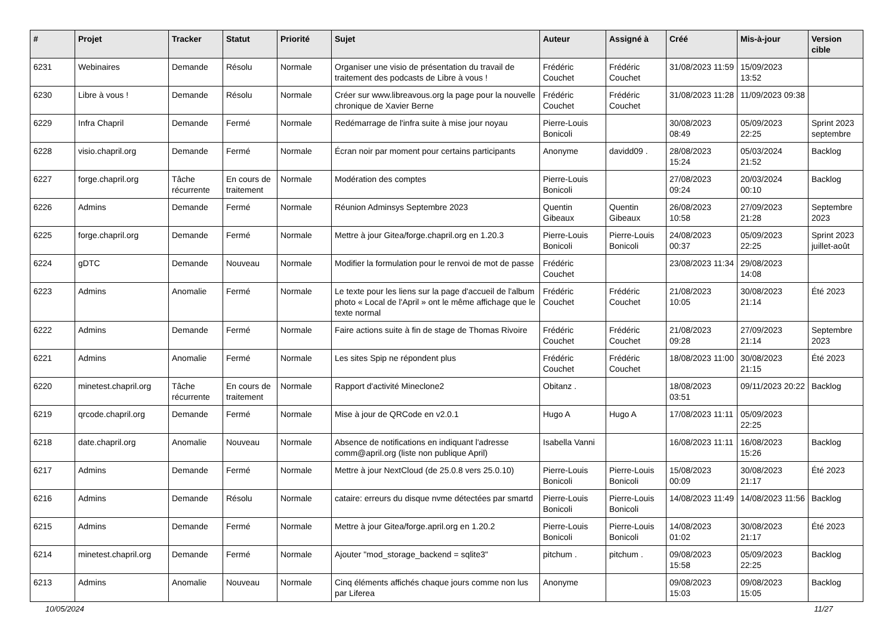| # | Projet | Tracker | Statut | Priorité | Sujet | Auteur | Assigné à | Créé | Mis-à-jour | Version cible |
| --- | --- | --- | --- | --- | --- | --- | --- | --- | --- | --- |
| 6231 | Webinaires | Demande | Résolu | Normale | Organiser une visio de présentation du travail de traitement des podcasts de Libre à vous ! | Frédéric Couchet | Frédéric Couchet | 31/08/2023 11:59 | 15/09/2023 13:52 | |
| 6230 | Libre à vous ! | Demande | Résolu | Normale | Créer sur www.libreavous.org la page pour la nouvelle chronique de Xavier Berne | Frédéric Couchet | Frédéric Couchet | 31/08/2023 11:28 | 11/09/2023 09:38 | |
| 6229 | Infra Chapril | Demande | Fermé | Normale | Redémarrage de l'infra suite à mise jour noyau | Pierre-Louis Bonicoli | | 30/08/2023 08:49 | 05/09/2023 22:25 | Sprint 2023 septembre |
| 6228 | visio.chapril.org | Demande | Fermé | Normale | Écran noir par moment pour certains participants | Anonyme | davidd09 . | 28/08/2023 15:24 | 05/03/2024 21:52 | Backlog |
| 6227 | forge.chapril.org | Tâche récurrente | En cours de traitement | Normale | Modération des comptes | Pierre-Louis Bonicoli | | 27/08/2023 09:24 | 20/03/2024 00:10 | Backlog |
| 6226 | Admins | Demande | Fermé | Normale | Réunion Adminsys Septembre 2023 | Quentin Gibeaux | Quentin Gibeaux | 26/08/2023 10:58 | 27/09/2023 21:28 | Septembre 2023 |
| 6225 | forge.chapril.org | Demande | Fermé | Normale | Mettre à jour Gitea/forge.chapril.org en 1.20.3 | Pierre-Louis Bonicoli | Pierre-Louis Bonicoli | 24/08/2023 00:37 | 05/09/2023 22:25 | Sprint 2023 juillet-août |
| 6224 | gDTC | Demande | Nouveau | Normale | Modifier la formulation pour le renvoi de mot de passe | Frédéric Couchet | | 23/08/2023 11:34 | 29/08/2023 14:08 | |
| 6223 | Admins | Anomalie | Fermé | Normale | Le texte pour les liens sur la page d'accueil de l'album photo « Local de l'April » ont le même affichage que le texte normal | Frédéric Couchet | Frédéric Couchet | 21/08/2023 10:05 | 30/08/2023 21:14 | Été 2023 |
| 6222 | Admins | Demande | Fermé | Normale | Faire actions suite à fin de stage de Thomas Rivoire | Frédéric Couchet | Frédéric Couchet | 21/08/2023 09:28 | 27/09/2023 21:14 | Septembre 2023 |
| 6221 | Admins | Anomalie | Fermé | Normale | Les sites Spip ne répondent plus | Frédéric Couchet | Frédéric Couchet | 18/08/2023 11:00 | 30/08/2023 21:15 | Été 2023 |
| 6220 | minetest.chapril.org | Tâche récurrente | En cours de traitement | Normale | Rapport d'activité Mineclone2 | Obitanz . | | 18/08/2023 03:51 | 09/11/2023 20:22 | Backlog |
| 6219 | qrcode.chapril.org | Demande | Fermé | Normale | Mise à jour de QRCode en v2.0.1 | Hugo A | Hugo A | 17/08/2023 11:11 | 05/09/2023 22:25 | |
| 6218 | date.chapril.org | Anomalie | Nouveau | Normale | Absence de notifications en indiquant l'adresse comm@april.org (liste non publique April) | Isabella Vanni | | 16/08/2023 11:11 | 16/08/2023 15:26 | Backlog |
| 6217 | Admins | Demande | Fermé | Normale | Mettre à jour NextCloud (de 25.0.8 vers 25.0.10) | Pierre-Louis Bonicoli | Pierre-Louis Bonicoli | 15/08/2023 00:09 | 30/08/2023 21:17 | Été 2023 |
| 6216 | Admins | Demande | Résolu | Normale | cataire: erreurs du disque nvme détectées par smartd | Pierre-Louis Bonicoli | Pierre-Louis Bonicoli | 14/08/2023 11:49 | 14/08/2023 11:56 | Backlog |
| 6215 | Admins | Demande | Fermé | Normale | Mettre à jour Gitea/forge.april.org en 1.20.2 | Pierre-Louis Bonicoli | Pierre-Louis Bonicoli | 14/08/2023 01:02 | 30/08/2023 21:17 | Été 2023 |
| 6214 | minetest.chapril.org | Demande | Fermé | Normale | Ajouter "mod_storage_backend = sqlite3" | pitchum . | pitchum . | 09/08/2023 15:58 | 05/09/2023 22:25 | Backlog |
| 6213 | Admins | Anomalie | Nouveau | Normale | Cinq éléments affichés chaque jours comme non lus par Liferea | Anonyme | | 09/08/2023 15:03 | 09/08/2023 15:05 | Backlog |
10/05/2024 11/27